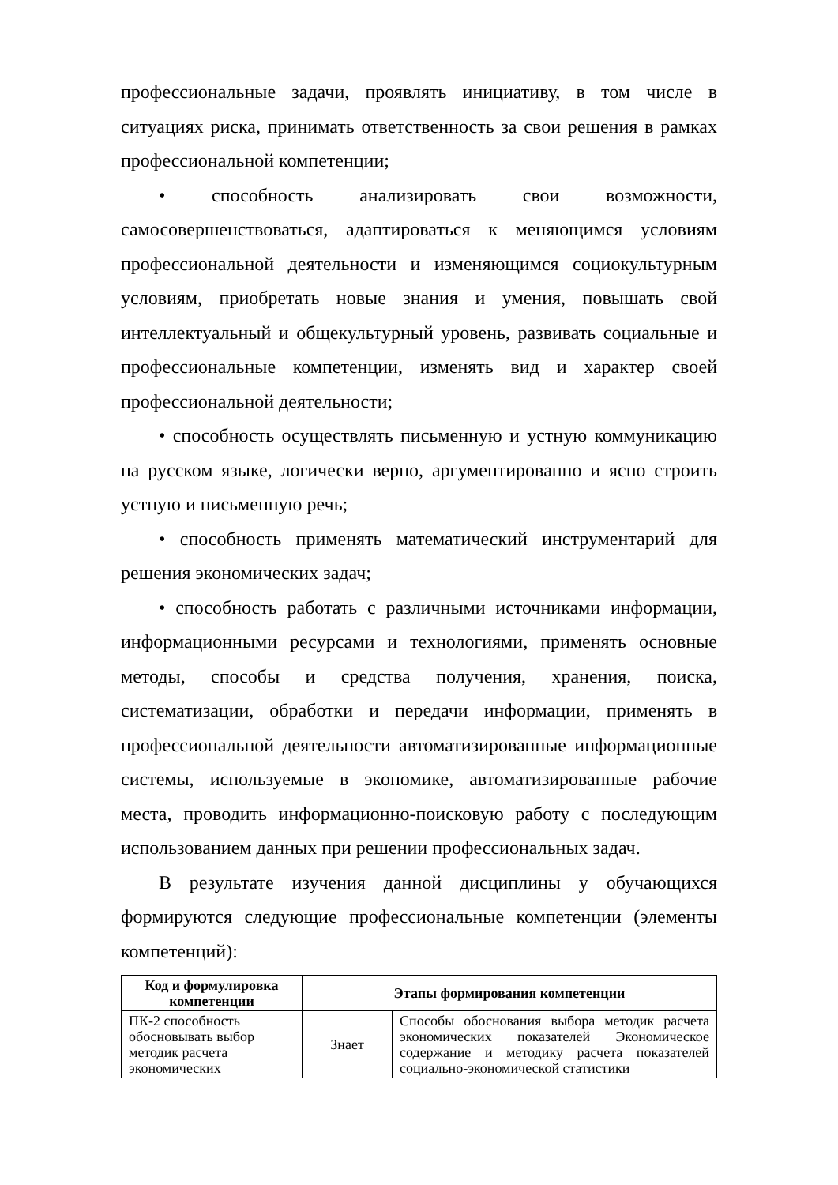профессиональные задачи, проявлять инициативу, в том числе в ситуациях риска, принимать ответственность за свои решения в рамках профессиональной компетенции;
• способность анализировать свои возможности, самосовершенствоваться, адаптироваться к меняющимся условиям профессиональной деятельности и изменяющимся социокультурным условиям, приобретать новые знания и умения, повышать свой интеллектуальный и общекультурный уровень, развивать социальные и профессиональные компетенции, изменять вид и характер своей профессиональной деятельности;
• способность осуществлять письменную и устную коммуникацию на русском языке, логически верно, аргументированно и ясно строить устную и письменную речь;
• способность применять математический инструментарий для решения экономических задач;
• способность работать с различными источниками информации, информационными ресурсами и технологиями, применять основные методы, способы и средства получения, хранения, поиска, систематизации, обработки и передачи информации, применять в профессиональной деятельности автоматизированные информационные системы, используемые в экономике, автоматизированные рабочие места, проводить информационно-поисковую работу с последующим использованием данных при решении профессиональных задач.
В результате изучения данной дисциплины у обучающихся формируются следующие профессиональные компетенции (элементы компетенций):
| Код и формулировка компетенции | Этапы формирования компетенции | |
| --- | --- | --- |
| ПК-2 способность обосновывать выбор методик расчета экономических | Знает | Способы обоснования выбора методик расчета экономических показателей Экономическое содержание и методику расчета показателей социально-экономической статистики |